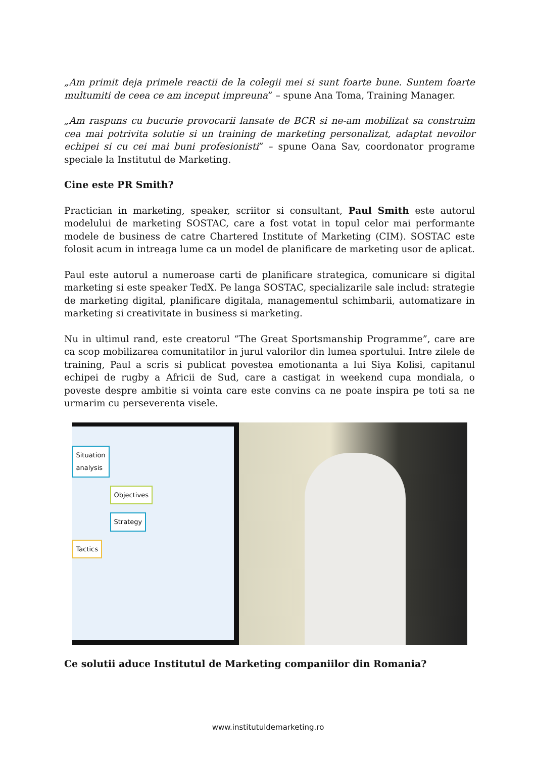„Am primit deja primele reactii de la colegii mei si sunt foarte bune. Suntem foarte multumiti de ceea ce am inceput impreuna” – spune Ana Toma, Training Manager.
„Am raspuns cu bucurie provocarii lansate de BCR si ne-am mobilizat sa construim cea mai potrivita solutie si un training de marketing personalizat, adaptat nevoilor echipei si cu cei mai buni profesionisti” – spune Oana Sav, coordonator programe speciale la Institutul de Marketing.
Cine este PR Smith?
Practician in marketing, speaker, scriitor si consultant, Paul Smith este autorul modelului de marketing SOSTAC, care a fost votat in topul celor mai performante modele de business de catre Chartered Institute of Marketing (CIM). SOSTAC este folosit acum in intreaga lume ca un model de planificare de marketing usor de aplicat.
Paul este autorul a numeroase carti de planificare strategica, comunicare si digital marketing si este speaker TedX. Pe langa SOSTAC, specializarile sale includ: strategie de marketing digital, planificare digitala, managementul schimbarii, automatizare in marketing si creativitate in business si marketing.
Nu in ultimul rand, este creatorul “The Great Sportsmanship Programme”, care are ca scop mobilizarea comunitatilor in jurul valorilor din lumea sportului. Intre zilele de training, Paul a scris si publicat povestea emotionanta a lui Siya Kolisi, capitanul echipei de rugby a Africii de Sud, care a castigat in weekend cupa mondiala, o poveste despre ambitie si vointa care este convins ca ne poate inspira pe toti sa ne urmarim cu perseverenta visele.
Situation
analysis
Objectives
Strategy
Tactics
Ce solutii aduce Institutul de Marketing companiilor din Romania?
www.institutuldemarketing.ro